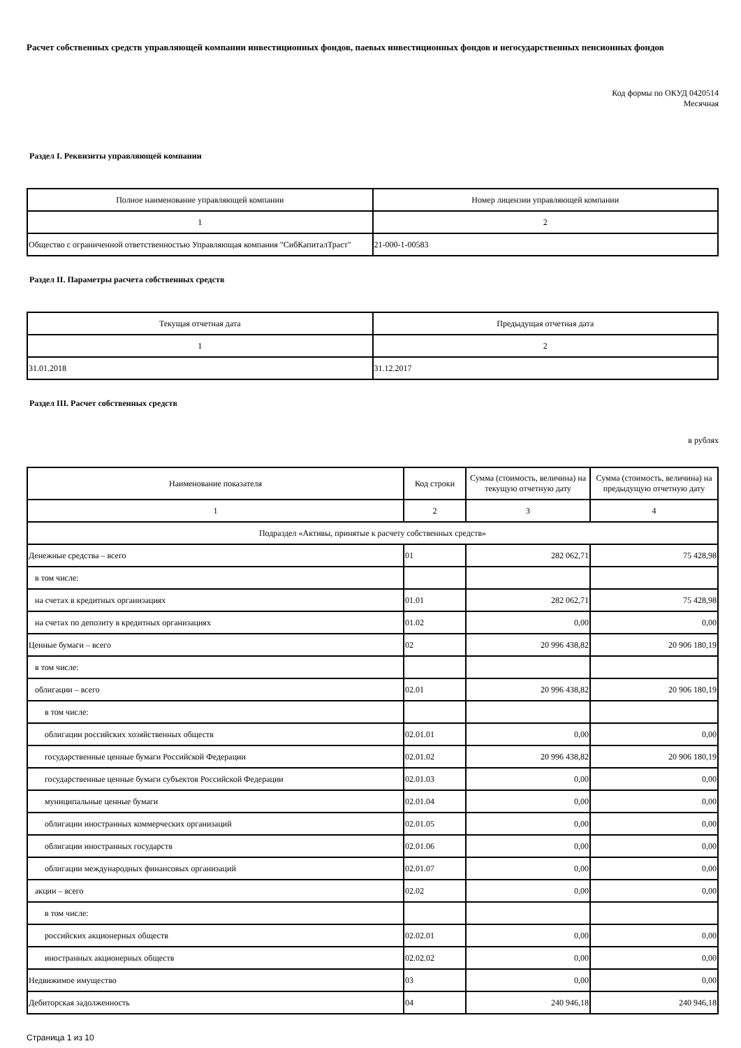Расчет собственных средств управляющей компании инвестиционных фондов, паевых инвестиционных фондов и негосударственных пенсионных фондов
Код формы по ОКУД 0420514
Месячная
Раздел I. Реквизиты управляющей компании
| Полное наименование управляющей компании | Номер лицензии управляющей компании |
| --- | --- |
| 1 | 2 |
| Общество с ограниченной ответственностью Управляющая компания "СибКапиталТраст" | 21-000-1-00583 |
Раздел II. Параметры расчета собственных средств
| Текущая отчетная дата | Предыдущая отчетная дата |
| --- | --- |
| 1 | 2 |
| 31.01.2018 | 31.12.2017 |
Раздел III. Расчет собственных средств
в рублях
| Наименование показателя | Код строки | Сумма (стоимость, величина) на текущую отчетную дату | Сумма (стоимость, величина) на предыдущую отчетную дату |
| --- | --- | --- | --- |
| 1 | 2 | 3 | 4 |
| Подраздел «Активы, принятые к расчету собственных средств» | | | |
| Денежные средства – всего | 01 | 282 062,71 | 75 428,98 |
| в том числе: | | | |
| на счетах в кредитных организациях | 01.01 | 282 062,71 | 75 428,98 |
| на счетах по депозиту в кредитных организациях | 01.02 | 0,00 | 0,00 |
| Ценные бумаги – всего | 02 | 20 996 438,82 | 20 906 180,19 |
| в том числе: | | | |
| облигации – всего | 02.01 | 20 996 438,82 | 20 906 180,19 |
| в том числе: | | | |
| облигации российских хозяйственных обществ | 02.01.01 | 0,00 | 0,00 |
| государственные ценные бумаги Российской Федерации | 02.01.02 | 20 996 438,82 | 20 906 180,19 |
| государственные ценные бумаги субъектов Российской Федерации | 02.01.03 | 0,00 | 0,00 |
| муниципальные ценные бумаги | 02.01.04 | 0,00 | 0,00 |
| облигации иностранных коммерческих организаций | 02.01.05 | 0,00 | 0,00 |
| облигации иностранных государств | 02.01.06 | 0,00 | 0,00 |
| облигации международных финансовых организаций | 02.01.07 | 0,00 | 0,00 |
| акции – всего | 02.02 | 0,00 | 0,00 |
| в том числе: | | | |
| российских акционерных обществ | 02.02.01 | 0,00 | 0,00 |
| иностранных акционерных обществ | 02.02.02 | 0,00 | 0,00 |
| Недвижимое имущество | 03 | 0,00 | 0,00 |
| Дебиторская задолженность | 04 | 240 946,18 | 240 946,18 |
Страница 1 из 10